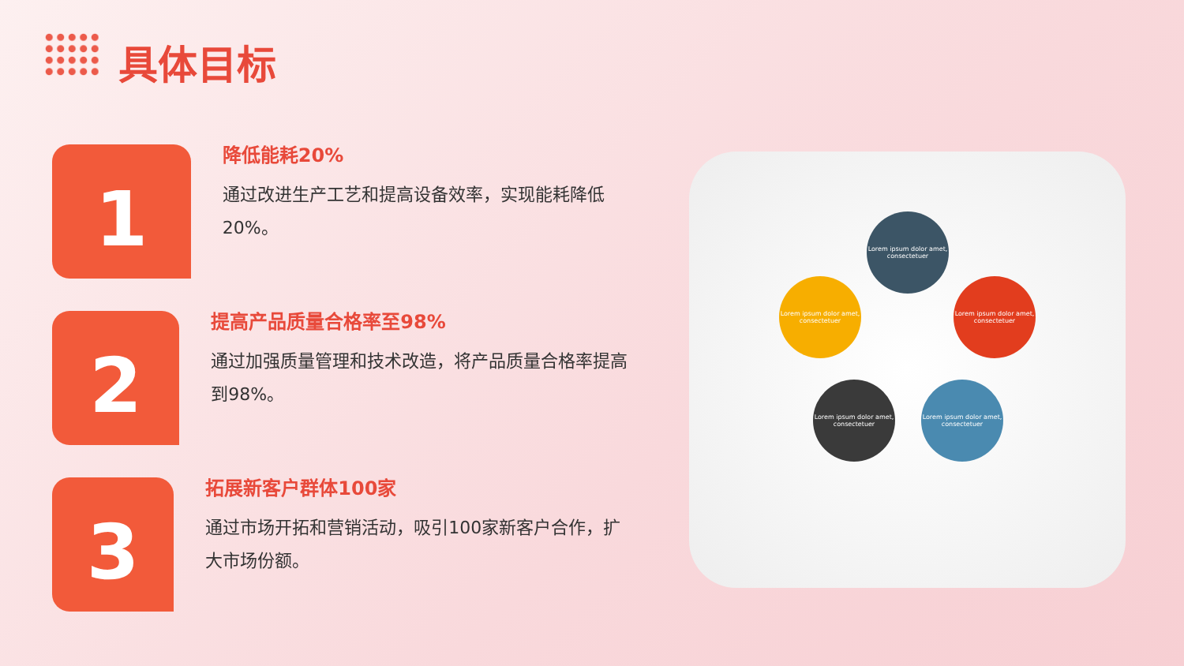具体目标
1
降低能耗20%
通过改进生产工艺和提高设备效率，实现能耗降低20%。
2
提高产品质量合格率至98%
通过加强质量管理和技术改造，将产品质量合格率提高到98%。
3
拓展新客户群体100家
通过市场开拓和营销活动，吸引100家新客户合作，扩大市场份额。
Lorem ipsum dolor amet, consectetuer
Lorem ipsum dolor amet, consectetuer
Lorem ipsum dolor amet, consectetuer
Lorem ipsum dolor amet, consectetuer
Lorem ipsum dolor amet, consectetuer